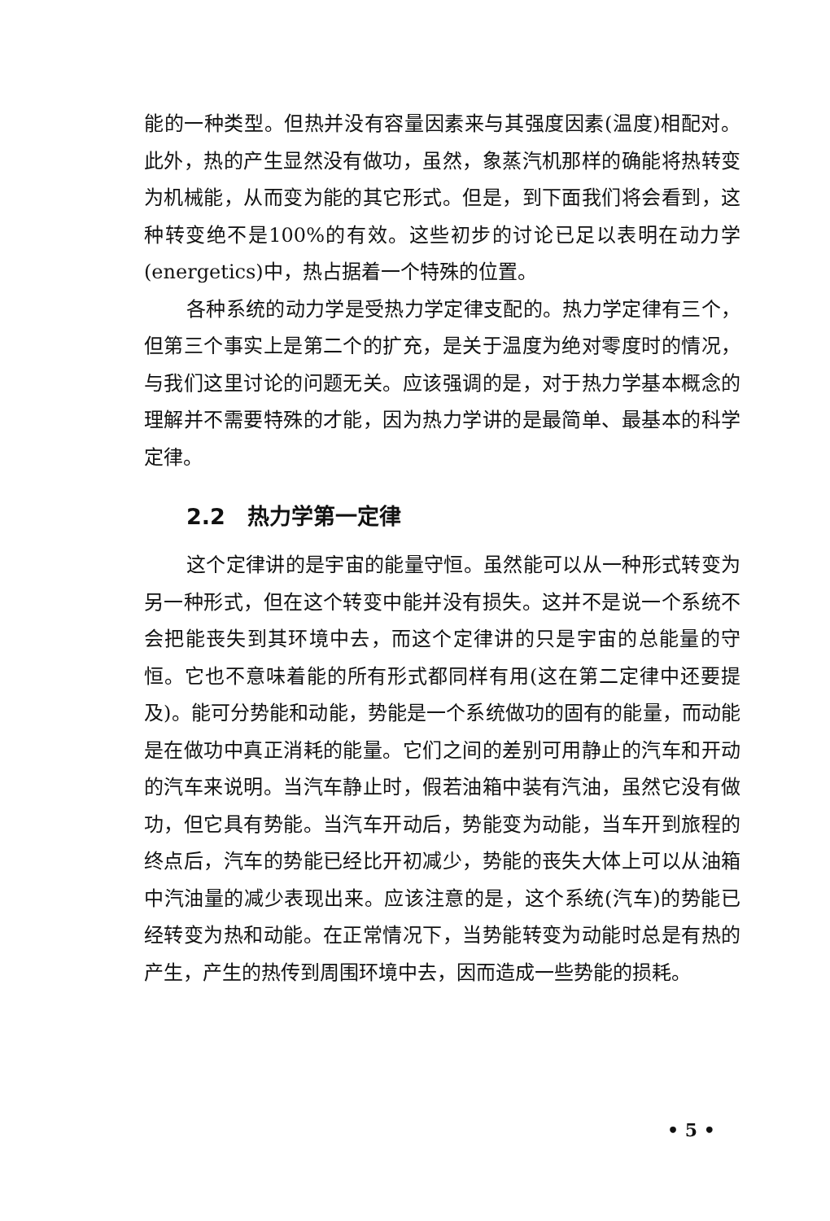能的一种类型。但热并没有容量因素来与其强度因素(温度)相配对。此外，热的产生显然没有做功，虽然，象蒸汽机那样的确能将热转变为机械能，从而变为能的其它形式。但是，到下面我们将会看到，这种转变绝不是100%的有效。这些初步的讨论已足以表明在动力学(energetics)中，热占据着一个特殊的位置。
各种系统的动力学是受热力学定律支配的。热力学定律有三个，但第三个事实上是第二个的扩充，是关于温度为绝对零度时的情况，与我们这里讨论的问题无关。应该强调的是，对于热力学基本概念的理解并不需要特殊的才能，因为热力学讲的是最简单、最基本的科学定律。
2.2　热力学第一定律
这个定律讲的是宇宙的能量守恒。虽然能可以从一种形式转变为另一种形式，但在这个转变中能并没有损失。这并不是说一个系统不会把能丧失到其环境中去，而这个定律讲的只是宇宙的总能量的守恒。它也不意味着能的所有形式都同样有用(这在第二定律中还要提及)。能可分势能和动能，势能是一个系统做功的固有的能量，而动能是在做功中真正消耗的能量。它们之间的差别可用静止的汽车和开动的汽车来说明。当汽车静止时，假若油箱中装有汽油，虽然它没有做功，但它具有势能。当汽车开动后，势能变为动能，当车开到旅程的终点后，汽车的势能已经比开初减少，势能的丧失大体上可以从油箱中汽油量的减少表现出来。应该注意的是，这个系统(汽车)的势能已经转变为热和动能。在正常情况下，当势能转变为动能时总是有热的产生，产生的热传到周围环境中去，因而造成一些势能的损耗。
• 5 •